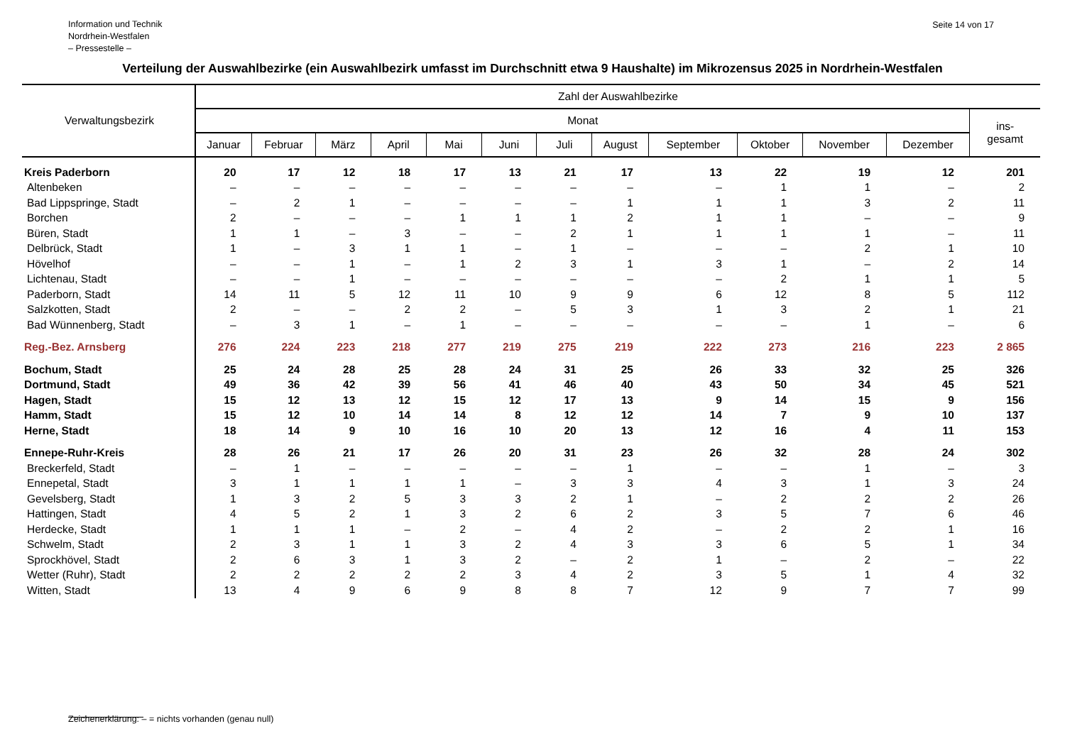Information und Technik
Nordrhein-Westfalen
– Pressestelle –
Seite 14 von 17
Verteilung der Auswahlbezirke (ein Auswahlbezirk umfasst im Durchschnitt etwa 9 Haushalte) im Mikrozensus 2025 in Nordrhein-Westfalen
| Verwaltungsbezirk | Zahl der Auswahlbezirke | | | | | | | | | | | | |
| --- | --- | --- | --- | --- | --- | --- | --- | --- | --- | --- | --- | --- | --- |
| | Monat | | | | | | | | | | | | ins- gesamt |
| | Januar | Februar | März | April | Mai | Juni | Juli | August | September | Oktober | November | Dezember | |
| Kreis Paderborn | 20 | 17 | 12 | 18 | 17 | 13 | 21 | 17 | 13 | 22 | 19 | 12 | 201 |
| Altenbeken | – | – | – | – | – | – | – | – | – | 1 | 1 | – | 2 |
| Bad Lippspringe, Stadt | – | 2 | 1 | – | – | – | – | 1 | 1 | 1 | 3 | 2 | 11 |
| Borchen | 2 | – | – | – | 1 | 1 | 1 | 2 | 1 | 1 | – | – | 9 |
| Büren, Stadt | 1 | 1 | – | 3 | – | – | 2 | 1 | 1 | 1 | 1 | – | 11 |
| Delbrück, Stadt | 1 | – | 3 | 1 | 1 | – | 1 | – | – | – | 2 | 1 | 10 |
| Hövelhof | – | – | 1 | – | 1 | 2 | 3 | 1 | 3 | 1 | – | 2 | 14 |
| Lichtenau, Stadt | – | – | 1 | – | – | – | – | – | – | 2 | 1 | 1 | 5 |
| Paderborn, Stadt | 14 | 11 | 5 | 12 | 11 | 10 | 9 | 9 | 6 | 12 | 8 | 5 | 112 |
| Salzkotten, Stadt | 2 | – | – | 2 | 2 | – | 5 | 3 | 1 | 3 | 2 | 1 | 21 |
| Bad Wünnenberg, Stadt | – | 3 | 1 | – | 1 | – | – | – | – | – | 1 | – | 6 |
| Reg.-Bez. Arnsberg | 276 | 224 | 223 | 218 | 277 | 219 | 275 | 219 | 222 | 273 | 216 | 223 | 2 865 |
| Bochum, Stadt | 25 | 24 | 28 | 25 | 28 | 24 | 31 | 25 | 26 | 33 | 32 | 25 | 326 |
| Dortmund, Stadt | 49 | 36 | 42 | 39 | 56 | 41 | 46 | 40 | 43 | 50 | 34 | 45 | 521 |
| Hagen, Stadt | 15 | 12 | 13 | 12 | 15 | 12 | 17 | 13 | 9 | 14 | 15 | 9 | 156 |
| Hamm, Stadt | 15 | 12 | 10 | 14 | 14 | 8 | 12 | 12 | 14 | 7 | 9 | 10 | 137 |
| Herne, Stadt | 18 | 14 | 9 | 10 | 16 | 10 | 20 | 13 | 12 | 16 | 4 | 11 | 153 |
| Ennepe-Ruhr-Kreis | 28 | 26 | 21 | 17 | 26 | 20 | 31 | 23 | 26 | 32 | 28 | 24 | 302 |
| Breckerfeld, Stadt | – | 1 | – | – | – | – | – | 1 | – | – | 1 | – | 3 |
| Ennepetal, Stadt | 3 | 1 | 1 | 1 | 1 | – | 3 | 3 | 4 | 3 | 1 | 3 | 24 |
| Gevelsberg, Stadt | 1 | 3 | 2 | 5 | 3 | 3 | 2 | 1 | – | 2 | 2 | 2 | 26 |
| Hattingen, Stadt | 4 | 5 | 2 | 1 | 3 | 2 | 6 | 2 | 3 | 5 | 7 | 6 | 46 |
| Herdecke, Stadt | 1 | 1 | 1 | – | 2 | – | 4 | 2 | – | 2 | 2 | 1 | 16 |
| Schwelm, Stadt | 2 | 3 | 1 | 1 | 3 | 2 | 4 | 3 | 3 | 6 | 5 | 1 | 34 |
| Sprockhövel, Stadt | 2 | 6 | 3 | 1 | 3 | 2 | – | 2 | 1 | – | 2 | – | 22 |
| Wetter (Ruhr), Stadt | 2 | 2 | 2 | 2 | 2 | 3 | 4 | 2 | 3 | 5 | 1 | 4 | 32 |
| Witten, Stadt | 13 | 4 | 9 | 6 | 9 | 8 | 8 | 7 | 12 | 9 | 7 | 7 | 99 |
Zeichenerklärung: – = nichts vorhanden (genau null)